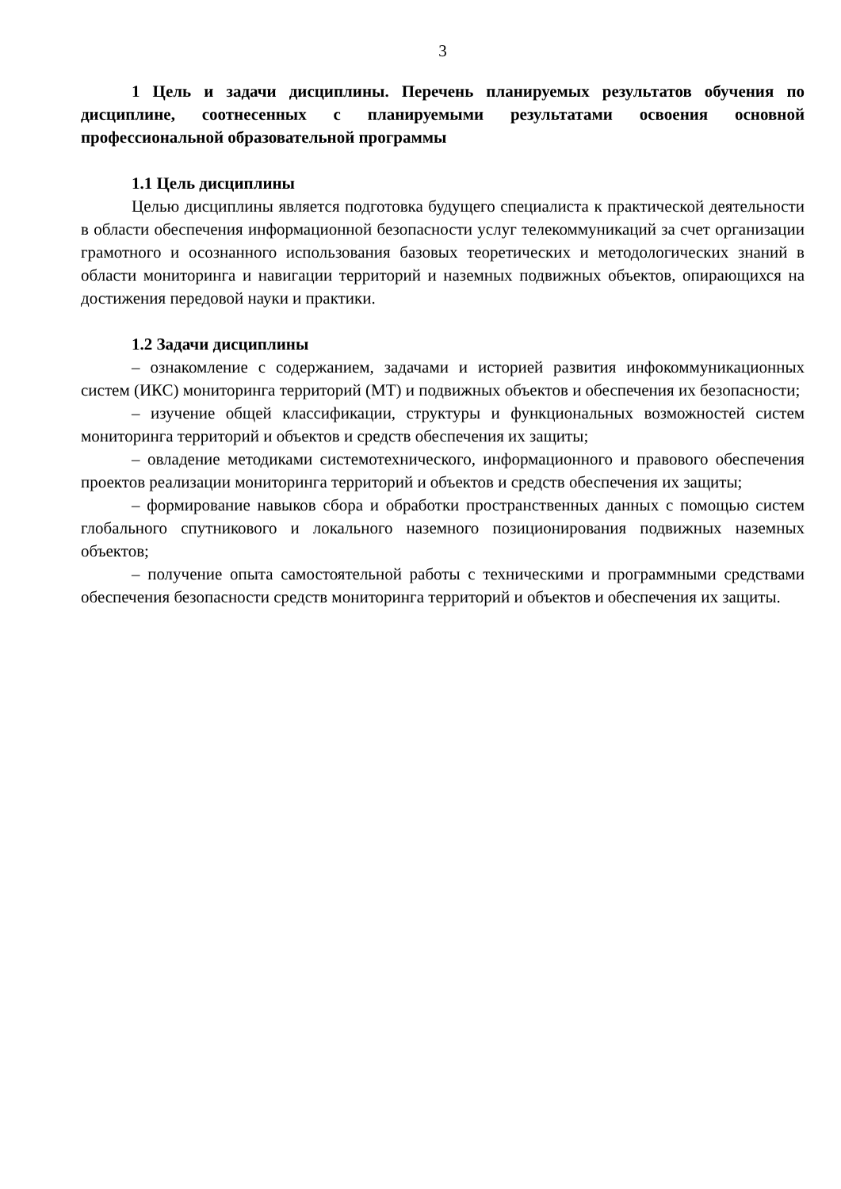3
1 Цель и задачи дисциплины. Перечень планируемых результатов обучения по дисциплине, соотнесенных с планируемыми результатами освоения основной профессиональной образовательной программы
1.1 Цель дисциплины
Целью дисциплины является подготовка будущего специалиста к практической деятельности в области обеспечения информационной безопасности услуг телекоммуникаций за счет организации грамотного и осознанного использования базовых теоретических и методологических знаний в области мониторинга и навигации территорий и наземных подвижных объектов, опирающихся на достижения передовой науки и практики.
1.2 Задачи дисциплины
– ознакомление с содержанием, задачами и историей развития инфокоммуникационных систем (ИКС) мониторинга территорий (МТ) и подвижных объектов и обеспечения их безопасности;
– изучение общей классификации, структуры и функциональных возможностей систем мониторинга территорий и объектов и средств обеспечения их защиты;
– овладение методиками системотехнического, информационного и правового обеспечения проектов реализации мониторинга территорий и объектов и средств обеспечения их защиты;
– формирование навыков сбора и обработки пространственных данных с помощью систем глобального спутникового и локального наземного позиционирования подвижных наземных объектов;
– получение опыта самостоятельной работы с техническими и программными средствами обеспечения безопасности средств мониторинга территорий и объектов и обеспечения их защиты.